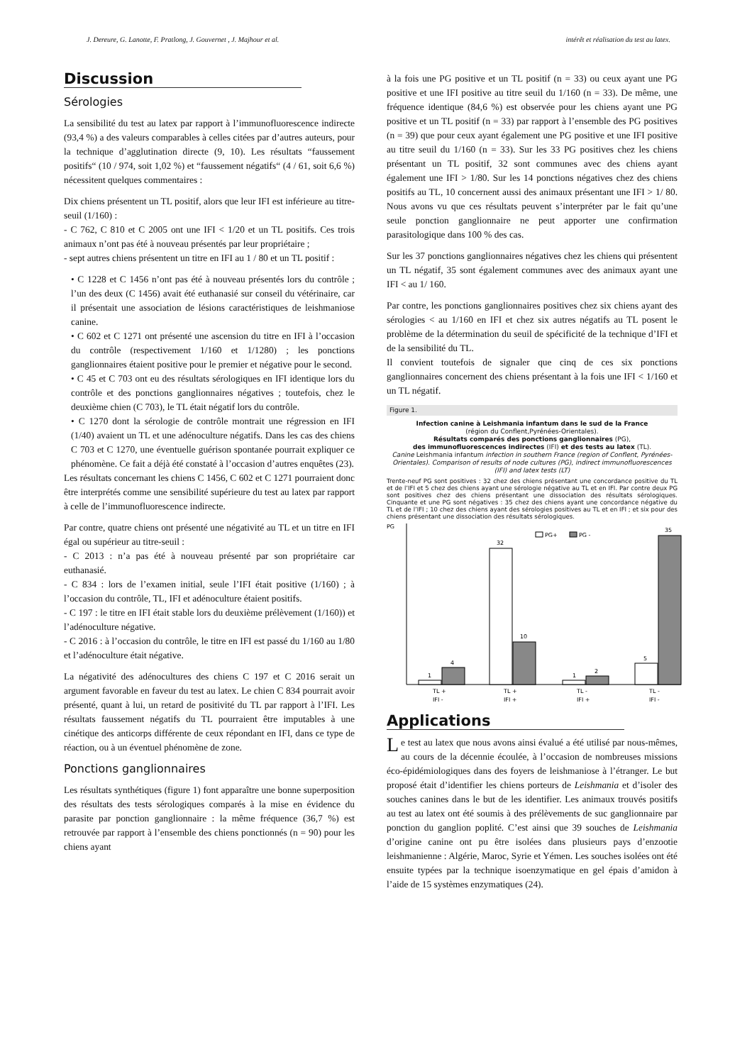J. Dereure, G. Lanotte, F. Pratlong, J. Gouvernet , J. Majhour et al. intérêt et réalisation du test au latex.
Discussion
Sérologies
La sensibilité du test au latex par rapport à l’immunofluorescence indirecte (93,4 %) a des valeurs comparables à celles citées par d’autres auteurs, pour la technique d’agglutination directe (9, 10). Les résultats “faussement positifs“ (10 / 974, soit 1,02 %) et “faussement négatifs“ (4 / 61, soit 6,6 %) nécessitent quelques commentaires :
Dix chiens présentent un TL positif, alors que leur IFI est inférieure au titre-seuil (1/160) :
- C 762, C 810 et C 2005 ont une IFI < 1/20 et un TL positifs. Ces trois animaux n’ont pas été à nouveau présentés par leur propriétaire ;
- sept autres chiens présentent un titre en IFI au 1 / 80 et un TL positif :
• C 1228 et C 1456 n’ont pas été à nouveau présentés lors du contrôle ; l’un des deux (C 1456) avait été euthanasié sur conseil du vétérinaire, car il présentait une association de lésions caractéristiques de leishmaniose canine.
• C 602 et C 1271 ont présenté une ascension du titre en IFI à l’occasion du contrôle (respectivement 1/160 et 1/1280) ; les ponctions ganglionnaires étaient positive pour le premier et négative pour le second.
• C 45 et C 703 ont eu des résultats sérologiques en IFI identique lors du contrôle et des ponctions ganglionnaires négatives ; toutefois, chez le deuxième chien (C 703), le TL était négatif lors du contrôle.
• C 1270 dont la sérologie de contrôle montrait une régression en IFI (1/40) avaient un TL et une adénoculture négatifs. Dans les cas des chiens C 703 et C 1270, une éventuelle guérison spontanée pourrait expliquer ce phénomène. Ce fait a déjà été constaté à l’occasion d’autres enquêtes (23).
Les résultats concernant les chiens C 1456, C 602 et C 1271 pourraient donc être interprétés comme une sensibilité supérieure du test au latex par rapport à celle de l’immunofluorescence indirecte.
Par contre, quatre chiens ont présenté une négativité au TL et un titre en IFI égal ou supérieur au titre-seuil :
- C 2013 : n’a pas été à nouveau présenté par son propriétaire car euthanasié.
- C 834 : lors de l’examen initial, seule l’IFI était positive (1/160) ; à l’occasion du contrôle, TL, IFI et adénoculture étaient positifs.
- C 197 : le titre en IFI était stable lors du deuxième prélèvement (1/160)) et l’adénoculture négative.
- C 2016 : à l’occasion du contrôle, le titre en IFI est passé du 1/160 au 1/80 et l’adénoculture était négative.
La négativité des adénocultures des chiens C 197 et C 2016 serait un argument favorable en faveur du test au latex. Le chien C 834 pourrait avoir présenté, quant à lui, un retard de positivité du TL par rapport à l’IFI. Les résultats faussement négatifs du TL pourraient être imputables à une cinétique des anticorps différente de ceux répondant en IFI, dans ce type de réaction, ou à un éventuel phénomène de zone.
Ponctions ganglionnaires
Les résultats synthétiques (figure 1) font apparaître une bonne superposition des résultats des tests sérologiques comparés à la mise en évidence du parasite par ponction ganglionnaire : la même fréquence (36,7 %) est retrouvée par rapport à l’ensemble des chiens ponctionnés (n = 90) pour les chiens ayant
à la fois une PG positive et un TL positif (n = 33) ou ceux ayant une PG positive et une IFI positive au titre seuil du 1/160 (n = 33). De même, une fréquence identique (84,6 %) est observée pour les chiens ayant une PG positive et un TL positif (n = 33) par rapport à l’ensemble des PG positives (n = 39) que pour ceux ayant également une PG positive et une IFI positive au titre seuil du 1/160 (n = 33). Sur les 33 PG positives chez les chiens présentant un TL positif, 32 sont communes avec des chiens ayant également une IFI > 1/80. Sur les 14 ponctions négatives chez des chiens positifs au TL, 10 concernent aussi des animaux présentant une IFI > 1/ 80. Nous avons vu que ces résultats peuvent s’interpréter par le fait qu’une seule ponction ganglionnaire ne peut apporter une confirmation parasitologique dans 100 % des cas.
Sur les 37 ponctions ganglionnaires négatives chez les chiens qui présentent un TL négatif, 35 sont également communes avec des animaux ayant une IFI < au 1/ 160.
Par contre, les ponctions ganglionnaires positives chez six chiens ayant des sérologies < au 1/160 en IFI et chez six autres négatifs au TL posent le problème de la détermination du seuil de spécificité de la technique d’IFI et de la sensibilité du TL.
Il convient toutefois de signaler que cinq de ces six ponctions ganglionnaires concernent des chiens présentant à la fois une IFI < 1/160 et un TL négatif.
Figure 1.
Infection canine à Leishmania infantum dans le sud de la France
(région du Conflent,Pyrénées-Orientales).
Résultats comparés des ponctions ganglionnaires (PG),
des immunofluorescences indirectes (IFI) et des tests au latex (TL).
Canine Leishmania infantum infection in southern France (region of Conflent, Pyrénées-Orientales). Comparison of results of node cultures (PG), indirect immunofluorescences (IFI) and latex tests (LT)
Trente-neuf PG sont positives : 32 chez des chiens présentant une concordance positive du TL et de l’IFI et 5 chez des chiens ayant une sérologie négative au TL et en IFI. Par contre deux PG sont positives chez des chiens présentant une dissociation des résultats sérologiques. Cinquante et une PG sont négatives : 35 chez des chiens ayant une concordance négative du TL et de l’IFI ; 10 chez des chiens ayant des sérologies positives au TL et en IFI ; et six pour des chiens présentant une dissociation des résultats sérologiques.
PG
PG+
PG -
1
4
32
10
1
2
5
35
TL +
IFI -
TL +
IFI +
TL -
IFI +
TL -
IFI -
Applications
Le test au latex que nous avons ainsi évalué a été utilisé par nous-mêmes, au cours de la décennie écoulée, à l’occasion de nombreuses missions éco-épidémiologiques dans des foyers de leishmaniose à l’étranger. Le but proposé était d’identifier les chiens porteurs de Leishmania et d’isoler des souches canines dans le but de les identifier. Les animaux trouvés positifs au test au latex ont été soumis à des prélèvements de suc ganglionnaire par ponction du ganglion poplité. C’est ainsi que 39 souches de Leishmania d’origine canine ont pu être isolées dans plusieurs pays d’enzootie leishmanienne : Algérie, Maroc, Syrie et Yémen. Les souches isolées ont été ensuite typées par la technique isoenzymatique en gel épais d’amidon à l’aide de 15 systèmes enzymatiques (24).